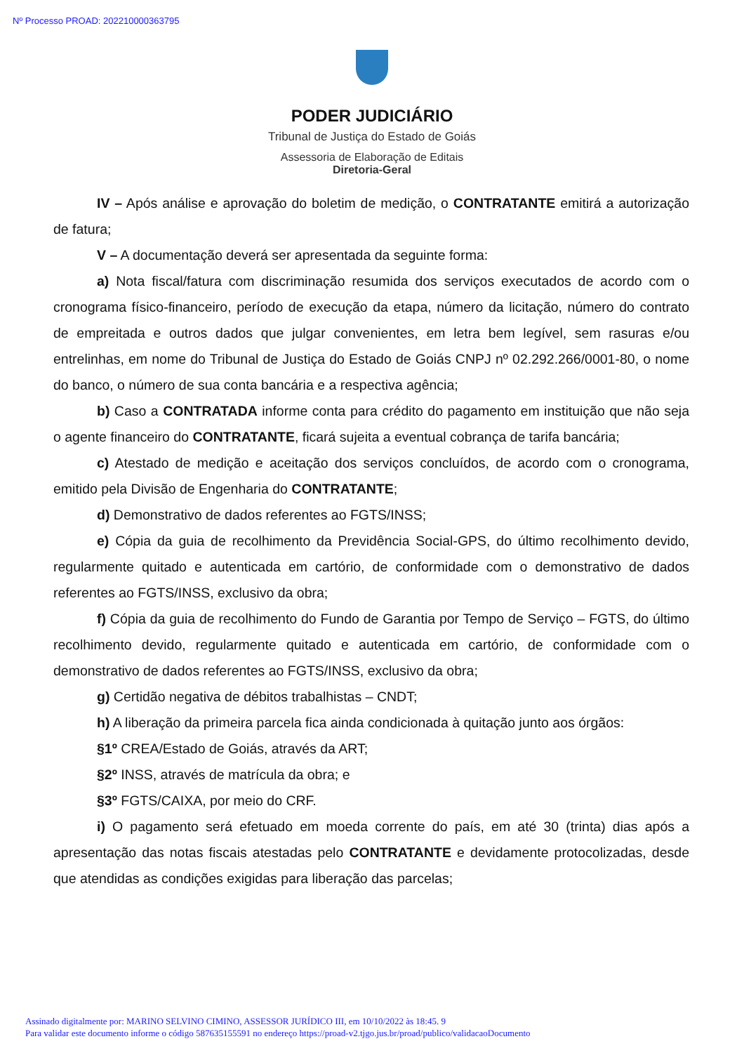Nº Processo PROAD: 202210000363795
PODER JUDICIÁRIO
Tribunal de Justiça do Estado de Goiás
Assessoria de Elaboração de Editais
Diretoria-Geral
IV – Após análise e aprovação do boletim de medição, o CONTRATANTE emitirá a autorização de fatura;
V – A documentação deverá ser apresentada da seguinte forma:
a) Nota fiscal/fatura com discriminação resumida dos serviços executados de acordo com o cronograma físico-financeiro, período de execução da etapa, número da licitação, número do contrato de empreitada e outros dados que julgar convenientes, em letra bem legível, sem rasuras e/ou entrelinhas, em nome do Tribunal de Justiça do Estado de Goiás CNPJ nº 02.292.266/0001-80, o nome do banco, o número de sua conta bancária e a respectiva agência;
b) Caso a CONTRATADA informe conta para crédito do pagamento em instituição que não seja o agente financeiro do CONTRATANTE, ficará sujeita a eventual cobrança de tarifa bancária;
c) Atestado de medição e aceitação dos serviços concluídos, de acordo com o cronograma, emitido pela Divisão de Engenharia do CONTRATANTE;
d) Demonstrativo de dados referentes ao FGTS/INSS;
e) Cópia da guia de recolhimento da Previdência Social-GPS, do último recolhimento devido, regularmente quitado e autenticada em cartório, de conformidade com o demonstrativo de dados referentes ao FGTS/INSS, exclusivo da obra;
f) Cópia da guia de recolhimento do Fundo de Garantia por Tempo de Serviço – FGTS, do último recolhimento devido, regularmente quitado e autenticada em cartório, de conformidade com o demonstrativo de dados referentes ao FGTS/INSS, exclusivo da obra;
g) Certidão negativa de débitos trabalhistas – CNDT;
h) A liberação da primeira parcela fica ainda condicionada à quitação junto aos órgãos:
§1º CREA/Estado de Goiás, através da ART;
§2º INSS, através de matrícula da obra; e
§3º FGTS/CAIXA, por meio do CRF.
i) O pagamento será efetuado em moeda corrente do país, em até 30 (trinta) dias após a apresentação das notas fiscais atestadas pelo CONTRATANTE e devidamente protocolizadas, desde que atendidas as condições exigidas para liberação das parcelas;
Assinado digitalmente por: MARINO SELVINO CIMINO, ASSESSOR JURÍDICO III, em 10/10/2022 às 18:45. 9
Para validar este documento informe o código 587635155591 no endereço https://proad-v2.tjgo.jus.br/proad/publico/validacaoDocumento